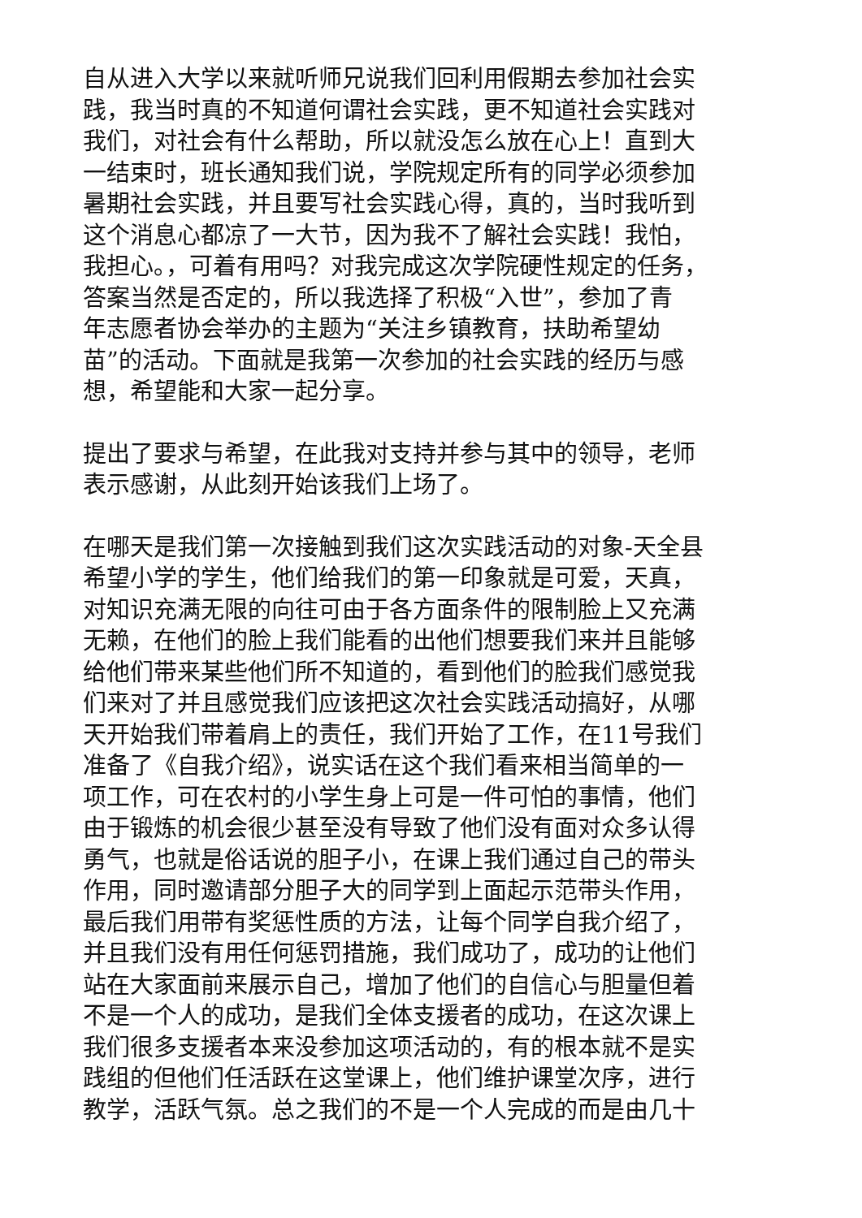自从进入大学以来就听师兄说我们回利用假期去参加社会实
践，我当时真的不知道何谓社会实践，更不知道社会实践对
我们，对社会有什么帮助，所以就没怎么放在心上！直到大
一结束时，班长通知我们说，学院规定所有的同学必须参加
暑期社会实践，并且要写社会实践心得，真的，当时我听到
这个消息心都凉了一大节，因为我不了解社会实践！我怕，
我担心。，可着有用吗？对我完成这次学院硬性规定的任务，
答案当然是否定的，所以我选择了积极“入世”，参加了青
年志愿者协会举办的主题为“关注乡镇教育，扶助希望幼
苗”的活动。下面就是我第一次参加的社会实践的经历与感
想，希望能和大家一起分享。
提出了要求与希望，在此我对支持并参与其中的领导，老师
表示感谢，从此刻开始该我们上场了。
在哪天是我们第一次接触到我们这次实践活动的对象-天全县
希望小学的学生，他们给我们的第一印象就是可爱，天真，
对知识充满无限的向往可由于各方面条件的限制脸上又充满
无赖，在他们的脸上我们能看的出他们想要我们来并且能够
给他们带来某些他们所不知道的，看到他们的脸我们感觉我
们来对了并且感觉我们应该把这次社会实践活动搞好，从哪
天开始我们带着肩上的责任，我们开始了工作，在11号我们
准备了《自我介绍》，说实话在这个我们看来相当简单的一
项工作，可在农村的小学生身上可是一件可怕的事情，他们
由于锻炼的机会很少甚至没有导致了他们没有面对众多认得
勇气，也就是俗话说的胆子小，在课上我们通过自己的带头
作用，同时邀请部分胆子大的同学到上面起示范带头作用，
最后我们用带有奖惩性质的方法，让每个同学自我介绍了，
并且我们没有用任何惩罚措施，我们成功了，成功的让他们
站在大家面前来展示自己，增加了他们的自信心与胆量但着
不是一个人的成功，是我们全体支援者的成功，在这次课上
我们很多支援者本来没参加这项活动的，有的根本就不是实
践组的但他们任活跃在这堂课上，他们维护课堂次序，进行
教学，活跃气氛。总之我们的不是一个人完成的而是由几十